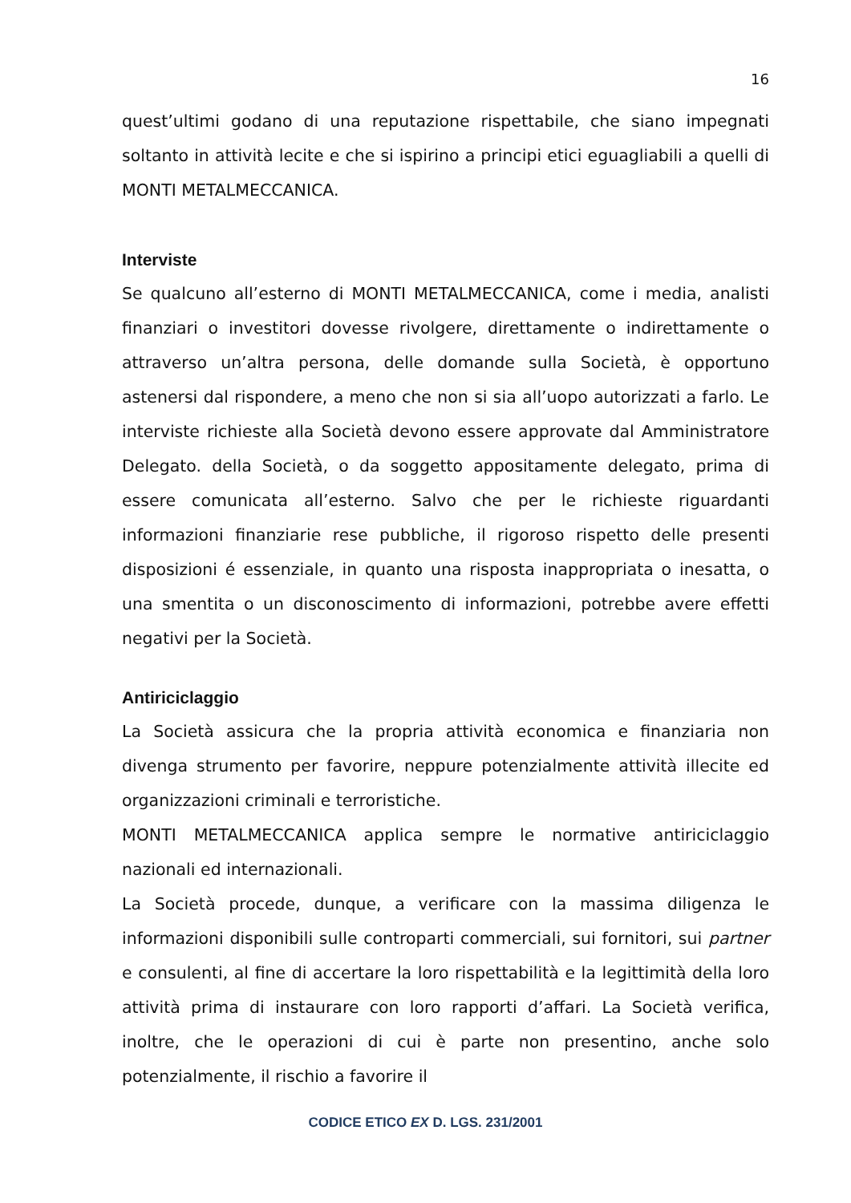16
quest’ultimi godano di una reputazione rispettabile, che siano impegnati soltanto in attività lecite e che si ispirino a principi etici eguagliabili a quelli di MONTI METALMECCANICA.
Interviste
Se qualcuno all’esterno di MONTI METALMECCANICA, come i media, analisti finanziari o investitori dovesse rivolgere, direttamente o indirettamente o attraverso un’altra persona, delle domande sulla Società, è opportuno astenersi dal rispondere, a meno che non si sia all’uopo autorizzati a farlo. Le interviste richieste alla Società devono essere approvate dal Amministratore Delegato. della Società, o da soggetto appositamente delegato, prima di essere comunicata all’esterno. Salvo che per le richieste riguardanti informazioni finanziarie rese pubbliche, il rigoroso rispetto delle presenti disposizioni é essenziale, in quanto una risposta inappropriata o inesatta, o una smentita o un disconoscimento di informazioni, potrebbe avere effetti negativi per la Società.
Antiriciclaggio
La Società assicura che la propria attività economica e finanziaria non divenga strumento per favorire, neppure potenzialmente attività illecite ed organizzazioni criminali e terroristiche.
MONTI METALMECCANICA applica sempre le normative antiriciclaggio nazionali ed internazionali.
La Società procede, dunque, a verificare con la massima diligenza le informazioni disponibili sulle controparti commerciali, sui fornitori, sui partner e consulenti, al fine di accertare la loro rispettabilità e la legittimità della loro attività prima di instaurare con loro rapporti d’affari. La Società verifica, inoltre, che le operazioni di cui è parte non presentino, anche solo potenzialmente, il rischio a favorire il
CODICE ETICO EX D. LGS. 231/2001